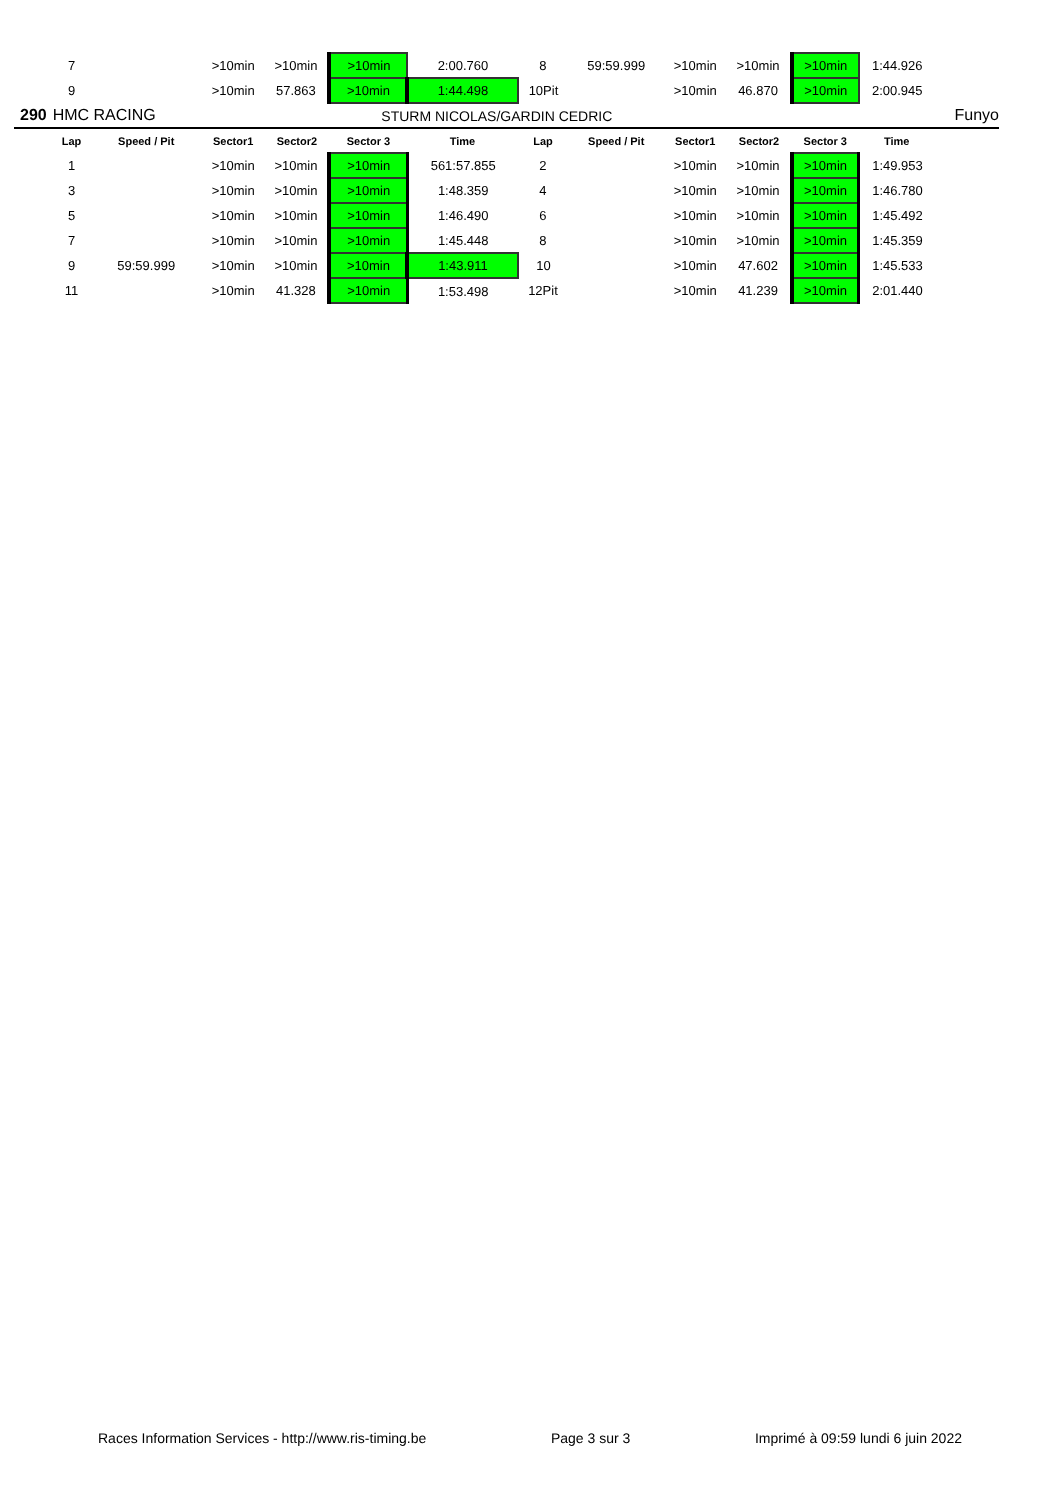| | 7 | | >10min | >10min | >10min | 2:00.760 | 8 | 59:59.999 | >10min | >10min | >10min | 1:44.926 | |
| | 9 | | >10min | 57.863 | >10min | 1:44.498 | 10Pit | | >10min | 46.870 | >10min | 2:00.945 | |
| 290 | HMC RACING | | | | STURM NICOLAS/GARDIN CEDRIC | | | | | | | | Funyo |
| | Lap | Speed / Pit | Sector1 | Sector2 | Sector 3 | Time | Lap | Speed / Pit | Sector1 | Sector2 | Sector 3 | Time | |
| | 1 | | >10min | >10min | >10min | 561:57.855 | 2 | | >10min | >10min | >10min | 1:49.953 | |
| | 3 | | >10min | >10min | >10min | 1:48.359 | 4 | | >10min | >10min | >10min | 1:46.780 | |
| | 5 | | >10min | >10min | >10min | 1:46.490 | 6 | | >10min | >10min | >10min | 1:45.492 | |
| | 7 | | >10min | >10min | >10min | 1:45.448 | 8 | | >10min | >10min | >10min | 1:45.359 | |
| | 9 | 59:59.999 | >10min | >10min | >10min | 1:43.911 | 10 | | >10min | 47.602 | >10min | 1:45.533 | |
| | 11 | | >10min | 41.328 | >10min | 1:53.498 | 12Pit | | >10min | 41.239 | >10min | 2:01.440 | |
Races Information Services - http://www.ris-timing.be Page 3 sur 3 Imprimé à 09:59 lundi 6 juin 2022